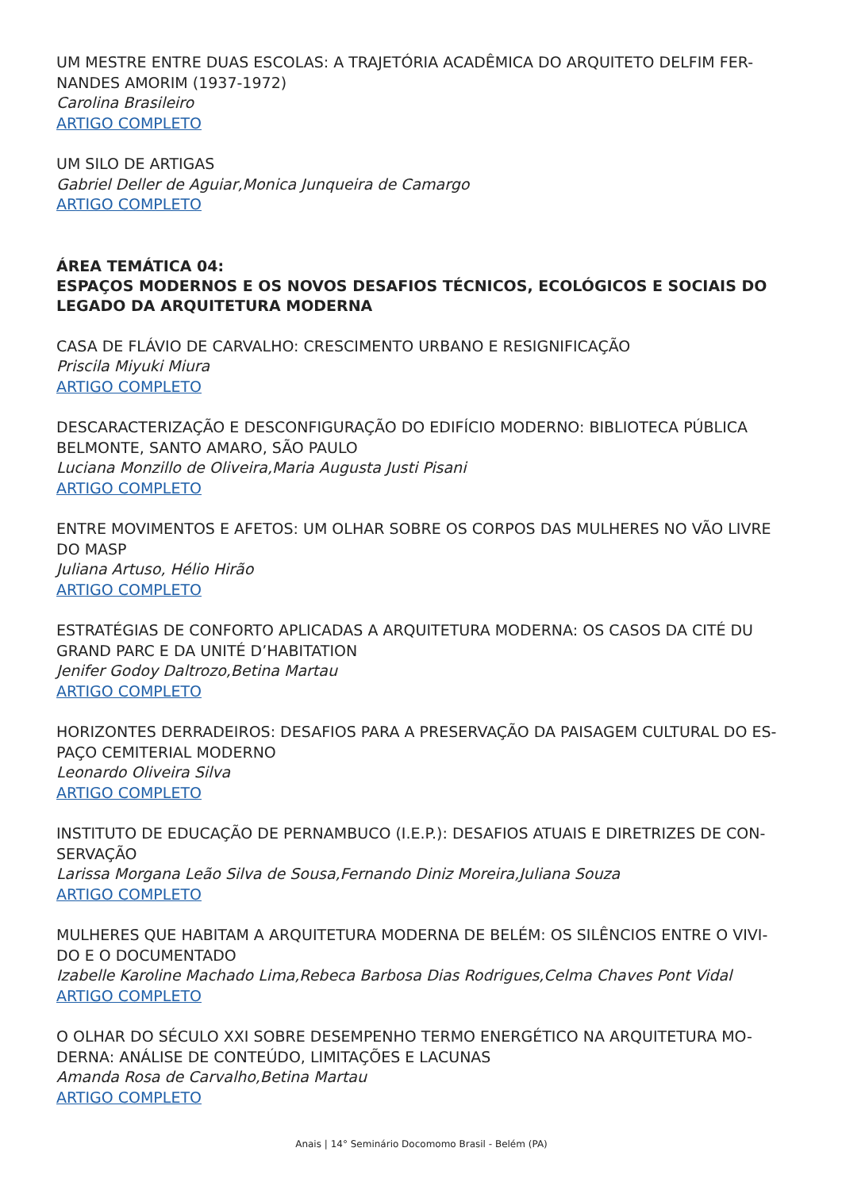UM MESTRE ENTRE DUAS ESCOLAS: A TRAJETÓRIA ACADÊMICA DO ARQUITETO DELFIM FER-NANDES AMORIM (1937-1972)
Carolina Brasileiro
ARTIGO COMPLETO
UM SILO DE ARTIGAS
Gabriel Deller de Aguiar,Monica Junqueira de Camargo
ARTIGO COMPLETO
ÁREA TEMÁTICA 04:
ESPAÇOS MODERNOS E OS NOVOS DESAFIOS TÉCNICOS, ECOLÓGICOS E SOCIAIS DO LEGADO DA ARQUITETURA MODERNA
CASA DE FLÁVIO DE CARVALHO: CRESCIMENTO URBANO E RESIGNIFICAÇÃO
Priscila Miyuki Miura
ARTIGO COMPLETO
DESCARACTERIZAÇÃO E DESCONFIGURAÇÃO DO EDIFÍCIO MODERNO: BIBLIOTECA PÚBLICA BELMONTE, SANTO AMARO, SÃO PAULO
Luciana Monzillo de Oliveira,Maria Augusta Justi Pisani
ARTIGO COMPLETO
ENTRE MOVIMENTOS E AFETOS: UM OLHAR SOBRE OS CORPOS DAS MULHERES NO VÃO LIVRE DO MASP
Juliana Artuso, Hélio Hirão
ARTIGO COMPLETO
ESTRATÉGIAS DE CONFORTO APLICADAS A ARQUITETURA MODERNA: OS CASOS DA CITÉ DU GRAND PARC E DA UNITÉ D’HABITATION
Jenifer Godoy Daltrozo,Betina Martau
ARTIGO COMPLETO
HORIZONTES DERRADEIROS: DESAFIOS PARA A PRESERVAÇÃO DA PAISAGEM CULTURAL DO ES-PAÇO CEMITERIAL MODERNO
Leonardo Oliveira Silva
ARTIGO COMPLETO
INSTITUTO DE EDUCAÇÃO DE PERNAMBUCO (I.E.P.): DESAFIOS ATUAIS E DIRETRIZES DE CON-SERVAÇÃO
Larissa Morgana Leão Silva de Sousa,Fernando Diniz Moreira,Juliana Souza
ARTIGO COMPLETO
MULHERES QUE HABITAM A ARQUITETURA MODERNA DE BELÉM: OS SILÊNCIOS ENTRE O VIVI-DO E O DOCUMENTADO
Izabelle Karoline Machado Lima,Rebeca Barbosa Dias Rodrigues,Celma Chaves Pont Vidal
ARTIGO COMPLETO
O OLHAR DO SÉCULO XXI SOBRE DESEMPENHO TERMO ENERGÉTICO NA ARQUITETURA MO-DERNA: ANÁLISE DE CONTEÚDO, LIMITAÇÕES E LACUNAS
Amanda Rosa de Carvalho,Betina Martau
ARTIGO COMPLETO
Anais | 14° Seminário Docomomo Brasil - Belém (PA)